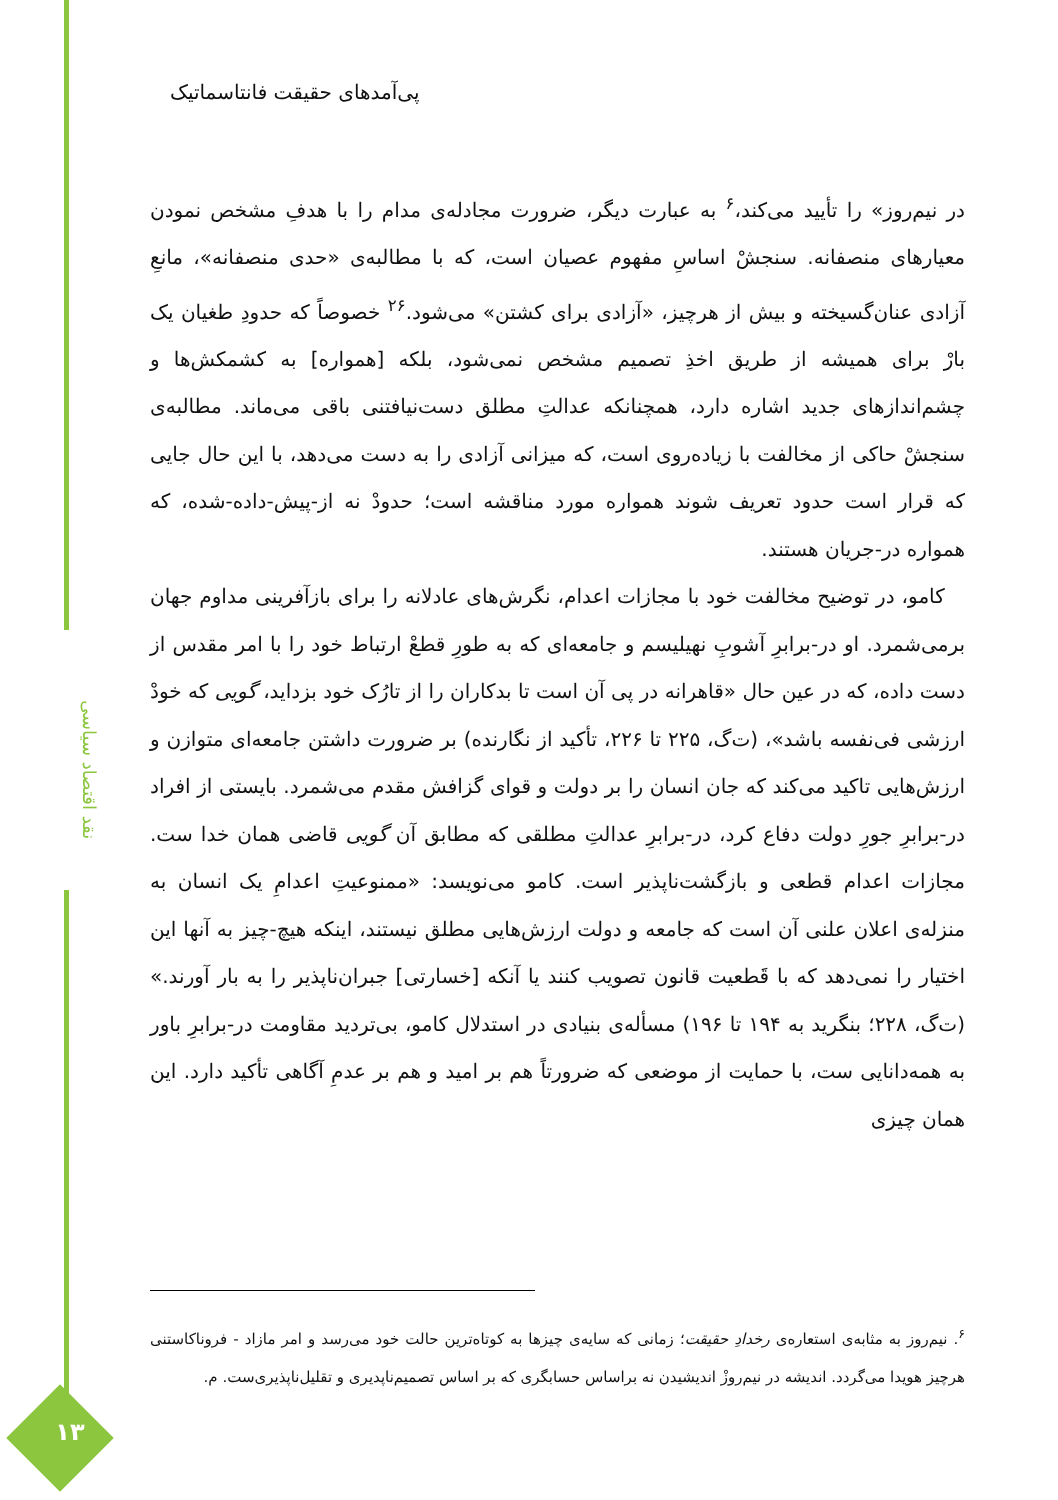پی‌آمدهای حقیقت فانتاسماتیک
در نیم‌روز» را تأیید می‌کند،<sup>۶</sup> به عبارت دیگر، ضرورت مجادله‌ی مدام را با هدفِ مشخص نمودن معیارهای منصفانه. سنجشْ اساسِ مفهوم عصیان است، که با مطالبه‌ی «حدی منصفانه»، مانعِ آزادی عنان‌گسیخته و بیش از هرچیز، «آزادی برای کشتن» می‌شود.<sup>۲۶</sup> خصوصاً که حدودِ طغیان یک بارْ برای همیشه از طریق اخذِ تصمیم مشخص نمی‌شود، بلکه [همواره] به کشمکش‌ها و چشم‌اندازهای جدید اشاره دارد، همچنانکه عدالتِ مطلق دست‌نیافتنی باقی می‌ماند. مطالبه‌ی سنجشْ حاکی از مخالفت با زیاده‌روی است، که میزانی آزادی را به دست می‌دهد، با این حال جایی که قرار است حدود تعریف شوند همواره مورد مناقشه است؛ حدودْ نه از-پیش-داده-شده، که همواره در-جریان هستند.
کامو، در توضیح مخالفت خود با مجازات اعدام، نگرش‌های عادلانه را برای بازآفرینی مداوم جهان برمی‌شمرد. او در-برابرِ آشوبِ نهیلیسم و جامعه‌ای که به طورِ قطعْ ارتباط خود را با امر مقدس از دست داده، که در عین حال «قاهرانه در پی آن است تا بدکاران را از تارُک خود بزداید، گویی که خودْ ارزشی فی‌نفسه باشد»، (ت‌گ، ۲۲۵ تا ۲۲۶، تأکید از نگارنده) بر ضرورت داشتن جامعه‌ای متوازن و ارزش‌هایی تاکید می‌کند که جان انسان را بر دولت و قوای گزافش مقدم می‌شمرد. بایستی از افراد در-برابرِ جورِ دولت دفاع کرد، در-برابرِ عدالتِ مطلقی که مطابق آن گویی قاضی همان خدا ست. مجازات اعدام قطعی و بازگشت‌ناپذیر است. کامو می‌نویسد: «ممنوعیتِ اعدامِ یک انسان به منزله‌ی اعلان علنی آن است که جامعه و دولت ارزش‌هایی مطلق نیستند، اینکه هیچ-چیز به آنها این اختیار را نمی‌دهد که با قَطعیت قانون تصویب کنند یا آنکه [خسارتی] جبران‌ناپذیر را به بار آورند.» (ت‌گ، ۲۲۸؛ بنگرید به ۱۹۴ تا ۱۹۶) مسأله‌ی بنیادی در استدلال کامو، بی‌تردید مقاومت در-برابرِ باور به همه‌دانایی ست، با حمایت از موضعی که ضرورتاً هم بر امید و هم بر عدمِ آگاهی تأکید دارد. این همان چیزی
<sup>۶</sup>. نیم‌روز به مثابه‌ی استعاره‌ی رخدادِ حقیقت؛ زمانی که سایه‌ی چیزها به کوتاه‌ترین حالت خود می‌رسد و امر مازاد - فروناکاستنی هرچیز هویدا می‌گردد. اندیشه در نیم‌روزْ اندیشیدن نه براساس حسابگری که بر اساس تصمیم‌ناپدیری و تقلیل‌ناپذیری‌ست. م.
نقد اقتصاد سیاسی
۱۳